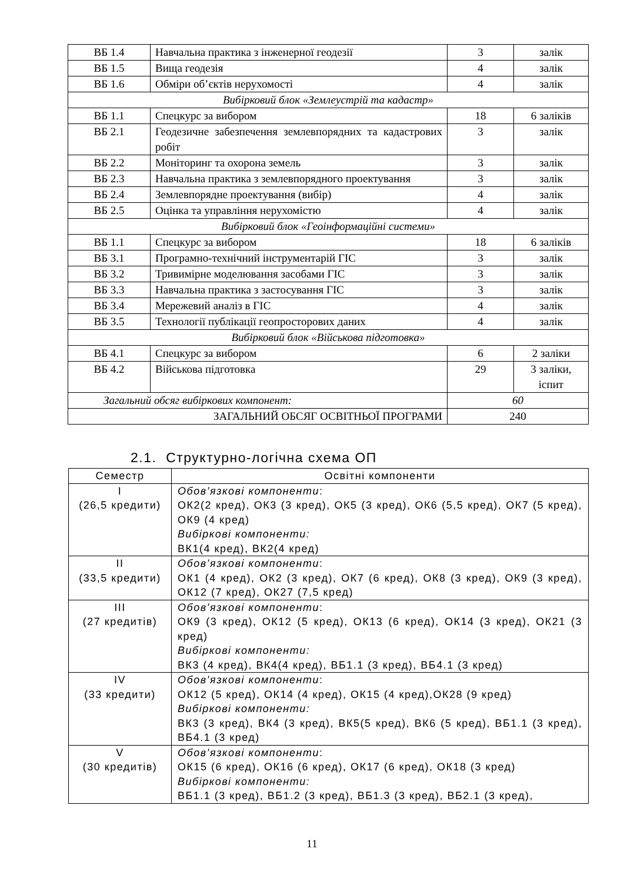| ВБ 1.4 | Навчальна практика з інженерної геодезії | 3 | залік |
| ВБ 1.5 | Вища геодезія | 4 | залік |
| ВБ 1.6 | Обміри об’єктів нерухомості | 4 | залік |
| Вибірковий блок «Землеустрій та кадастр» | | | |
| ВБ 1.1 | Спецкурс за вибором | 18 | 6 заліків |
| ВБ 2.1 | Геодезичне забезпечення землевпорядних та кадастрових робіт | 3 | залік |
| ВБ 2.2 | Моніторинг та охорона земель | 3 | залік |
| ВБ 2.3 | Навчальна практика з землевпорядного проектування | 3 | залік |
| ВБ 2.4 | Землевпорядне проектування (вибір) | 4 | залік |
| ВБ 2.5 | Оцінка та управління нерухомістю | 4 | залік |
| Вибірковий блок «Геоінформаційні системи» | | | |
| ВБ 1.1 | Спецкурс за вибором | 18 | 6 заліків |
| ВБ 3.1 | Програмно-технічний інструментарій ГІС | 3 | залік |
| ВБ 3.2 | Тривимірне моделювання засобами ГІС | 3 | залік |
| ВБ 3.3 | Навчальна практика з застосування ГІС | 3 | залік |
| ВБ 3.4 | Мережевий аналіз в ГІС | 4 | залік |
| ВБ 3.5 | Технології публікації геопросторових даних | 4 | залік |
| Вибірковий блок «Військова підготовка» | | | |
| ВБ 4.1 | Спецкурс за вибором | 6 | 2 заліки |
| ВБ 4.2 | Військова підготовка | 29 | 3 заліки, іспит |
| Загальний обсяг вибіркових компонент: | | 60 | |
| ЗАГАЛЬНИЙ ОБСЯГ ОСВІТНЬОЇ ПРОГРАМИ | | 240 | |
2.1. Структурно-логічна схема ОП
| Семестр | Освітні компоненти |
| --- | --- |
| I (26,5 кредити) | Обов’язкові компоненти : ОК2(2 кред), ОК3 (3 кред), ОК5 (3 кред), ОК6 (5,5 кред), ОК7 (5 кред), ОК9 (4 кред) Вибіркові компоненти: ВК1(4 кред), ВК2(4 кред) |
| II (33,5 кредити) | Обов’язкові компоненти : ОК1 (4 кред), ОК2 (3 кред), ОК7 (6 кред), ОК8 (3 кред), ОК9 (3 кред), ОК12 (7 кред), ОК27 (7,5 кред) |
| III (27 кредитів) | Обов’язкові компоненти : ОК9 (3 кред), ОК12 (5 кред), ОК13 (6 кред), ОК14 (3 кред), ОК21 (3 кред) Вибіркові компоненти: ВК3 (4 кред), ВК4(4 кред), ВБ1.1 (3 кред), ВБ4.1 (3 кред) |
| IV (33 кредити) | Обов’язкові компоненти : ОК12 (5 кред), ОК14 (4 кред), ОК15 (4 кред),ОК28 (9 кред) Вибіркові компоненти: ВК3 (3 кред), ВК4 (3 кред), ВК5(5 кред), ВК6 (5 кред), ВБ1.1 (3 кред), ВБ4.1 (3 кред) |
| V (30 кредитів) | Обов’язкові компоненти : ОК15 (6 кред), ОК16 (6 кред), ОК17 (6 кред), ОК18 (3 кред) Вибіркові компоненти: ВБ1.1 (3 кред), ВБ1.2 (3 кред), ВБ1.3 (3 кред), ВБ2.1 (3 кред), |
11